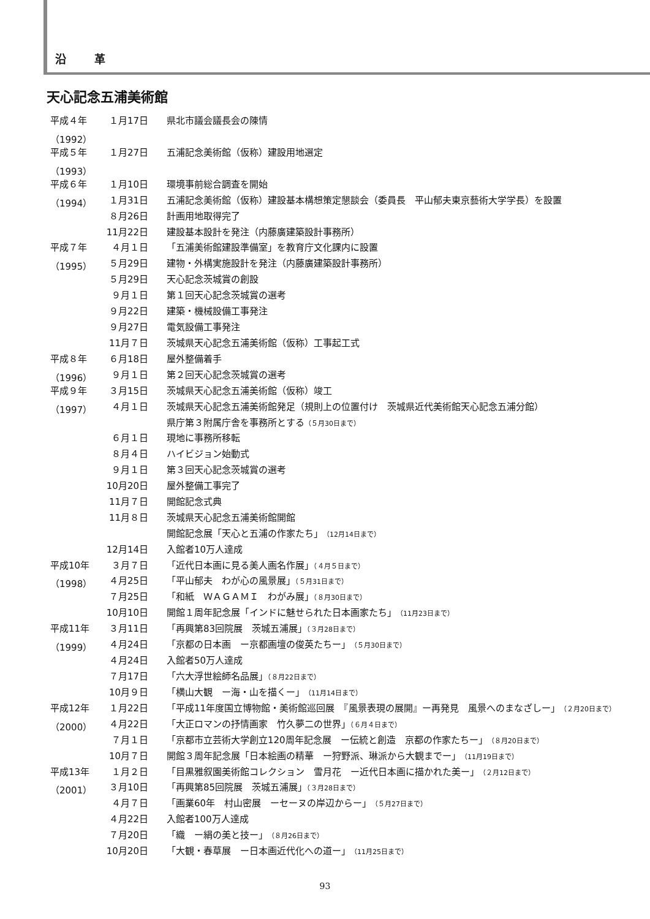沿 革
天心記念五浦美術館
| 平成４年 | １月17日 | 県北市議会議長会の陳情 |
| （1992） | | |
| 平成５年 | １月27日 | 五浦記念美術館（仮称）建設用地選定 |
| （1993） | | |
| 平成６年 | １月10日 | 環境事前総合調査を開始 |
| （1994） | １月31日 | 五浦記念美術館（仮称）建設基本構想策定懇談会（委員長 平山郁夫東京藝術大学学長）を設置 |
| | ８月26日 | 計画用地取得完了 |
| | 11月22日 | 建設基本設計を発注（内藤廣建築設計事務所） |
| 平成７年 | ４月１日 | 「五浦美術館建設準備室」を教育庁文化課内に設置 |
| （1995） | ５月29日 | 建物・外構実施設計を発注（内藤廣建築設計事務所） |
| | ５月29日 | 天心記念茨城賞の創設 |
| | ９月１日 | 第１回天心記念茨城賞の選考 |
| | ９月22日 | 建築・機械設備工事発注 |
| | ９月27日 | 電気設備工事発注 |
| | 11月７日 | 茨城県天心記念五浦美術館（仮称）工事起工式 |
| 平成８年 | ６月18日 | 屋外整備着手 |
| （1996） | ９月１日 | 第２回天心記念茨城賞の選考 |
| 平成９年 | ３月15日 | 茨城県天心記念五浦美術館（仮称）竣工 |
| （1997） | ４月１日 | 茨城県天心記念五浦美術館発足（規則上の位置付け 茨城県近代美術館天心記念五浦分館） |
| | | 県庁第３附属庁舎を事務所とする （５月30日まで） |
| | ６月１日 | 現地に事務所移転 |
| | ８月４日 | ハイビジョン始動式 |
| | ９月１日 | 第３回天心記念茨城賞の選考 |
| | 10月20日 | 屋外整備工事完了 |
| | 11月７日 | 開館記念式典 |
| | 11月８日 | 茨城県天心記念五浦美術館開館 |
| | | 開館記念展「天心と五浦の作家たち」 （12月14日まで） |
| | 12月14日 | 入館者10万人達成 |
| 平成10年 | ３月７日 | 「近代日本画に見る美人画名作展」 （４月５日まで） |
| （1998） | ４月25日 | 「平山郁夫 わが心の風景展」 （５月31日まで） |
| | ７月25日 | 「和紙 ＷＡＧＡＭＩ わがみ展」 （８月30日まで） |
| | 10月10日 | 開館１周年記念展「インドに魅せられた日本画家たち」 （11月23日まで） |
| 平成11年 | ３月11日 | 「再興第83回院展 茨城五浦展」 （３月28日まで） |
| （1999） | ４月24日 | 「京都の日本画 ー京都画壇の俊英たちー」 （５月30日まで） |
| | ４月24日 | 入館者50万人達成 |
| | ７月17日 | 「六大浮世絵師名品展」 （８月22日まで） |
| | 10月９日 | 「横山大観 ー海・山を描くー」 （11月14日まで） |
| 平成12年 | １月22日 | 「平成11年度国立博物館・美術館巡回展 『風景表現の展開』ー再発見 風景へのまなざしー」 （２月20日まで） |
| （2000） | ４月22日 | 「大正ロマンの抒情画家 竹久夢二の世界」 （６月４日まで） |
| | ７月１日 | 「京都市立芸術大学創立120周年記念展 ー伝統と創造 京都の作家たちー」 （８月20日まで） |
| | 10月７日 | 開館３周年記念展「日本絵画の精華 ー狩野派、琳派から大観までー」 （11月19日まで） |
| 平成13年 | １月２日 | 「目黒雅叙園美術館コレクション 雪月花 ー近代日本画に描かれた美ー」 （２月12日まで） |
| （2001） | ３月10日 | 「再興第85回院展 茨城五浦展」 （３月28日まで） |
| | ４月７日 | 「画業60年 村山密展 ーセーヌの岸辺からー」 （５月27日まで） |
| | ４月22日 | 入館者100万人達成 |
| | ７月20日 | 「織 ー絹の美と技ー」 （８月26日まで） |
| | 10月20日 | 「大観・春草展 ー日本画近代化への道ー」 （11月25日まで） |
93